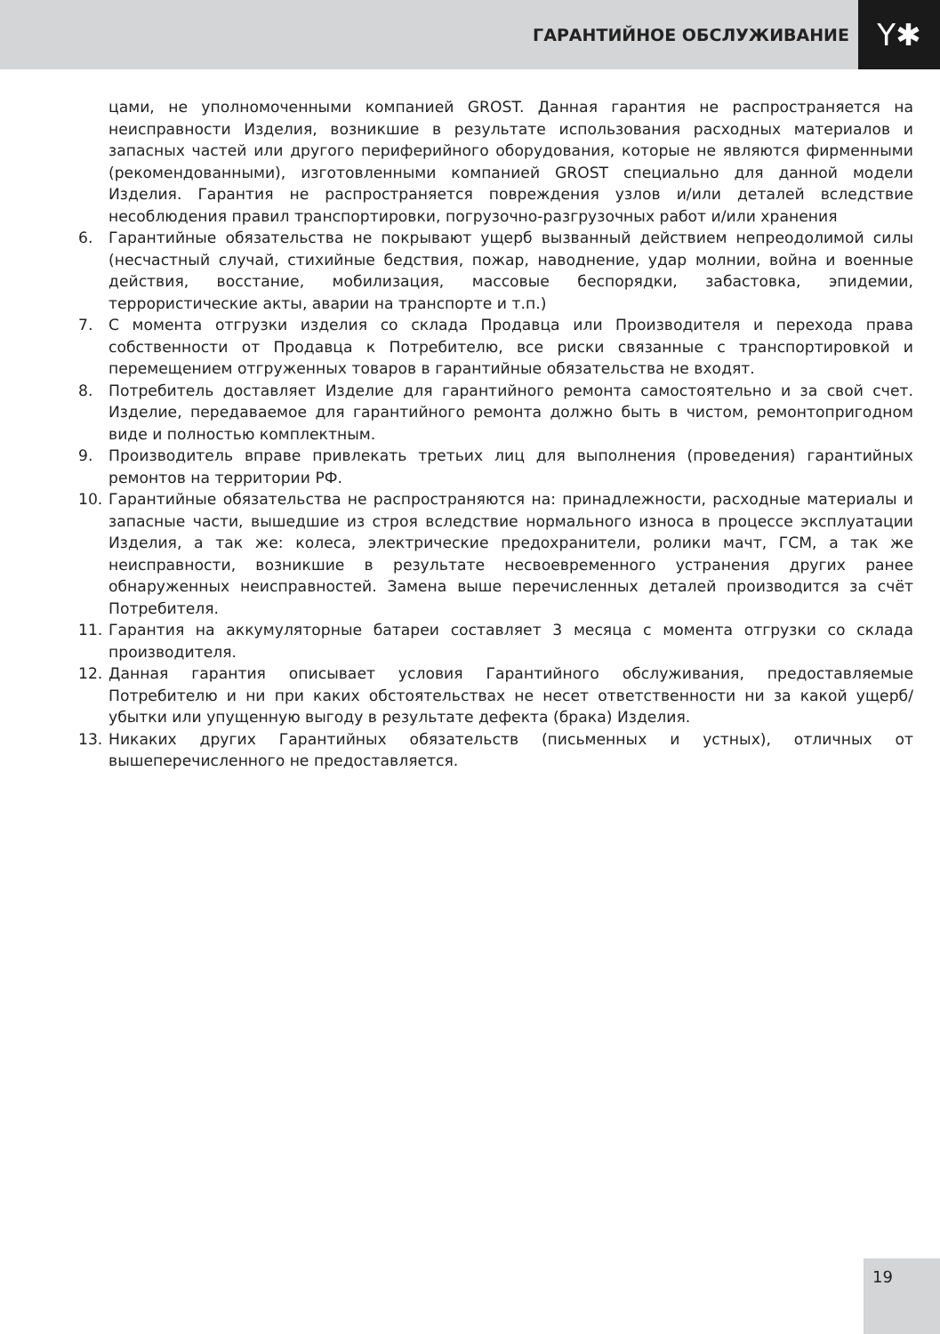ГАРАНТИЙНОЕ ОБСЛУЖИВАНИЕ
Y✱
цами, не уполномоченными компанией GROST. Данная гарантия не распространяется на неисправности Изделия, возникшие в результате использования расходных материалов и запасных частей или другого периферийного оборудования, которые не являются фирменными (рекомендованными), изготовленными компанией GROST специально для данной модели Изделия. Гарантия не распространяется повреждения узлов и/или деталей вследствие несоблюдения правил транспортировки, погрузочно-разгрузочных работ и/или хранения
6. Гарантийные обязательства не покрывают ущерб вызванный действием непреодолимой силы (несчастный случай, стихийные бедствия, пожар, наводнение, удар молнии, война и военные действия, восстание, мобилизация, массовые беспорядки, забастовка, эпидемии, террористические акты, аварии на транспорте и т.п.)
7. С момента отгрузки изделия со склада Продавца или Производителя и перехода права собственности от Продавца к Потребителю, все риски связанные с транспортировкой и перемещением отгруженных товаров в гарантийные обязательства не входят.
8. Потребитель доставляет Изделие для гарантийного ремонта самостоятельно и за свой счет. Изделие, передаваемое для гарантийного ремонта должно быть в чистом, ремонтопригодном виде и полностью комплектным.
9. Производитель вправе привлекать третьих лиц для выполнения (проведения) гарантийных ремонтов на территории РФ.
10. Гарантийные обязательства не распространяются на: принадлежности, расходные материалы и запасные части, вышедшие из строя вследствие нормального износа в процессе эксплуатации Изделия, а так же: колеса, электрические предохранители, ролики мачт, ГСМ, а так же неисправности, возникшие в результате несвоевременного устранения других ранее обнаруженных неисправностей. Замена выше перечисленных деталей производится за счёт Потребителя.
11. Гарантия на аккумуляторные батареи составляет 3 месяца с момента отгрузки со склада производителя.
12. Данная гарантия описывает условия Гарантийного обслуживания, предоставляемые Потребителю и ни при каких обстоятельствах не несет ответственности ни за какой ущерб/убытки или упущенную выгоду в результате дефекта (брака) Изделия.
13. Никаких других Гарантийных обязательств (письменных и устных), отличных от вышеперечисленного не предоставляется.
19